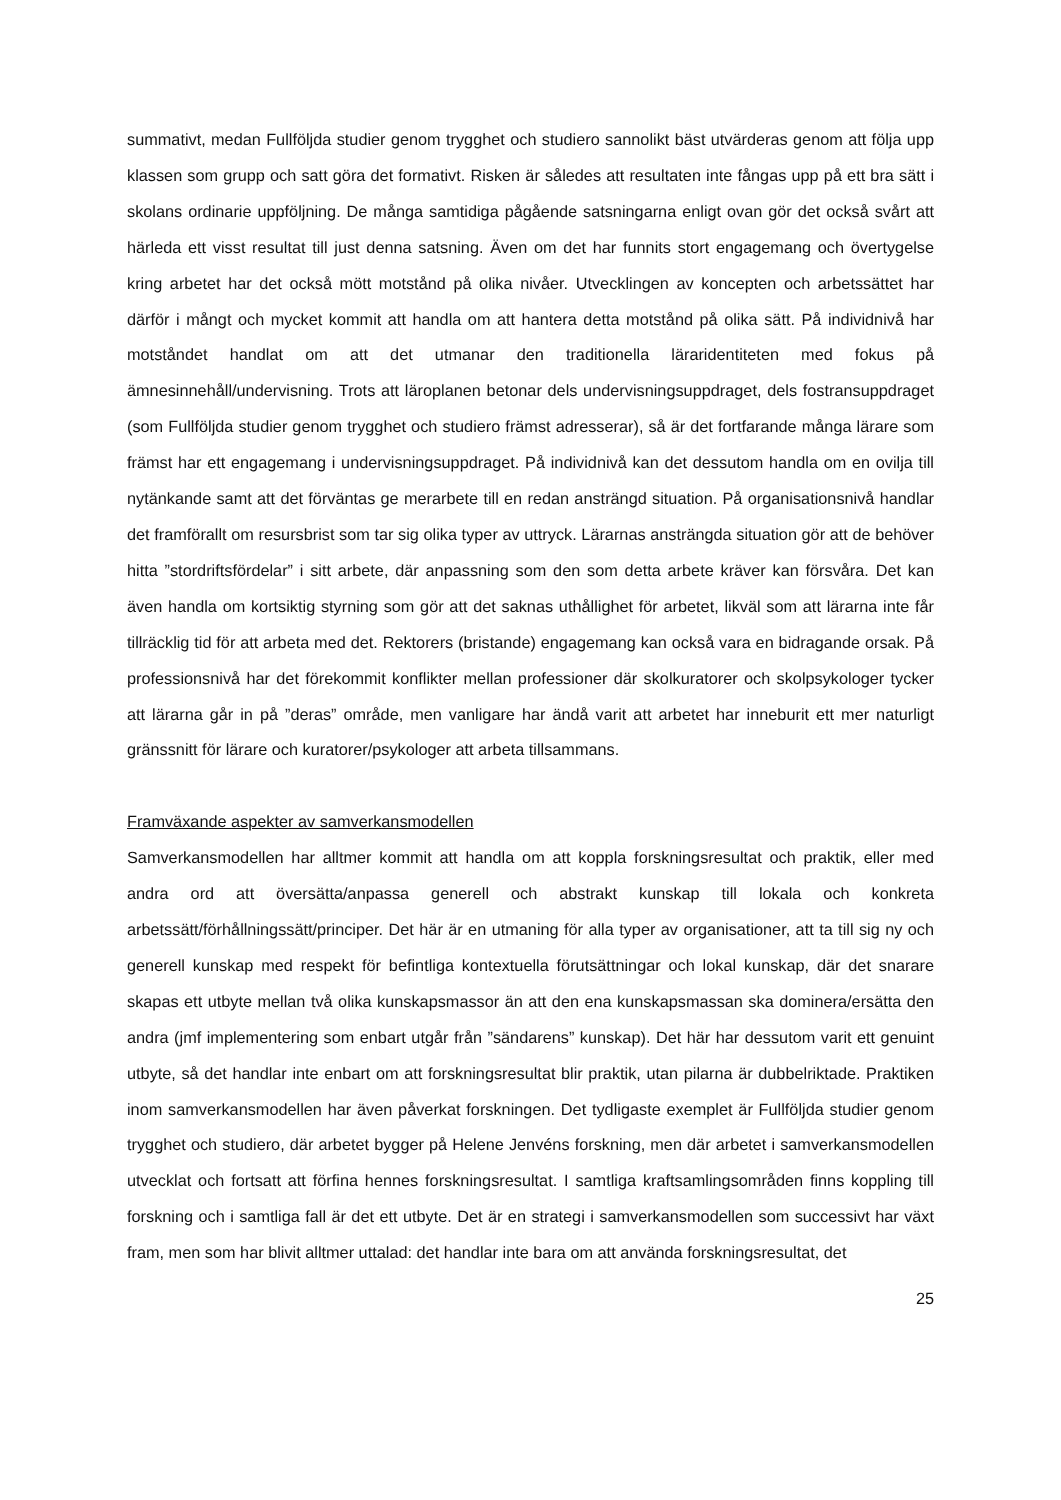summativt, medan Fullföljda studier genom trygghet och studiero sannolikt bäst utvärderas genom att följa upp klassen som grupp och satt göra det formativt. Risken är således att resultaten inte fångas upp på ett bra sätt i skolans ordinarie uppföljning. De många samtidiga pågående satsningarna enligt ovan gör det också svårt att härleda ett visst resultat till just denna satsning. Även om det har funnits stort engagemang och övertygelse kring arbetet har det också mött motstånd på olika nivåer. Utvecklingen av koncepten och arbetssättet har därför i mångt och mycket kommit att handla om att hantera detta motstånd på olika sätt. På individnivå har motståndet handlat om att det utmanar den traditionella läraridentiteten med fokus på ämnesinnehåll/undervisning. Trots att läroplanen betonar dels undervisningsuppdraget, dels fostransuppdraget (som Fullföljda studier genom trygghet och studiero främst adresserar), så är det fortfarande många lärare som främst har ett engagemang i undervisningsuppdraget. På individnivå kan det dessutom handla om en ovilja till nytänkande samt att det förväntas ge merarbete till en redan ansträngd situation. På organisationsnivå handlar det framförallt om resursbrist som tar sig olika typer av uttryck. Lärarnas ansträngda situation gör att de behöver hitta ”stordriftsfördelar” i sitt arbete, där anpassning som den som detta arbete kräver kan försvåra. Det kan även handla om kortsiktig styrning som gör att det saknas uthållighet för arbetet, likväl som att lärarna inte får tillräcklig tid för att arbeta med det. Rektorers (bristande) engagemang kan också vara en bidragande orsak. På professionsnivå har det förekommit konflikter mellan professioner där skolkuratorer och skolpsykologer tycker att lärarna går in på ”deras” område, men vanligare har ändå varit att arbetet har inneburit ett mer naturligt gränssnitt för lärare och kuratorer/psykologer att arbeta tillsammans.
Framväxande aspekter av samverkansmodellen
Samverkansmodellen har alltmer kommit att handla om att koppla forskningsresultat och praktik, eller med andra ord att översätta/anpassa generell och abstrakt kunskap till lokala och konkreta arbetssätt/förhållningssätt/principer. Det här är en utmaning för alla typer av organisationer, att ta till sig ny och generell kunskap med respekt för befintliga kontextuella förutsättningar och lokal kunskap, där det snarare skapas ett utbyte mellan två olika kunskapsmassor än att den ena kunskapsmassan ska dominera/ersätta den andra (jmf implementering som enbart utgår från ”sändarens” kunskap). Det här har dessutom varit ett genuint utbyte, så det handlar inte enbart om att forskningsresultat blir praktik, utan pilarna är dubbelriktade. Praktiken inom samverkansmodellen har även påverkat forskningen. Det tydligaste exemplet är Fullföljda studier genom trygghet och studiero, där arbetet bygger på Helene Jenvéns forskning, men där arbetet i samverkansmodellen utvecklat och fortsatt att förfina hennes forskningsresultat. I samtliga kraftsamlingsområden finns koppling till forskning och i samtliga fall är det ett utbyte. Det är en strategi i samverkansmodellen som successivt har växt fram, men som har blivit alltmer uttalad: det handlar inte bara om att använda forskningsresultat, det
25